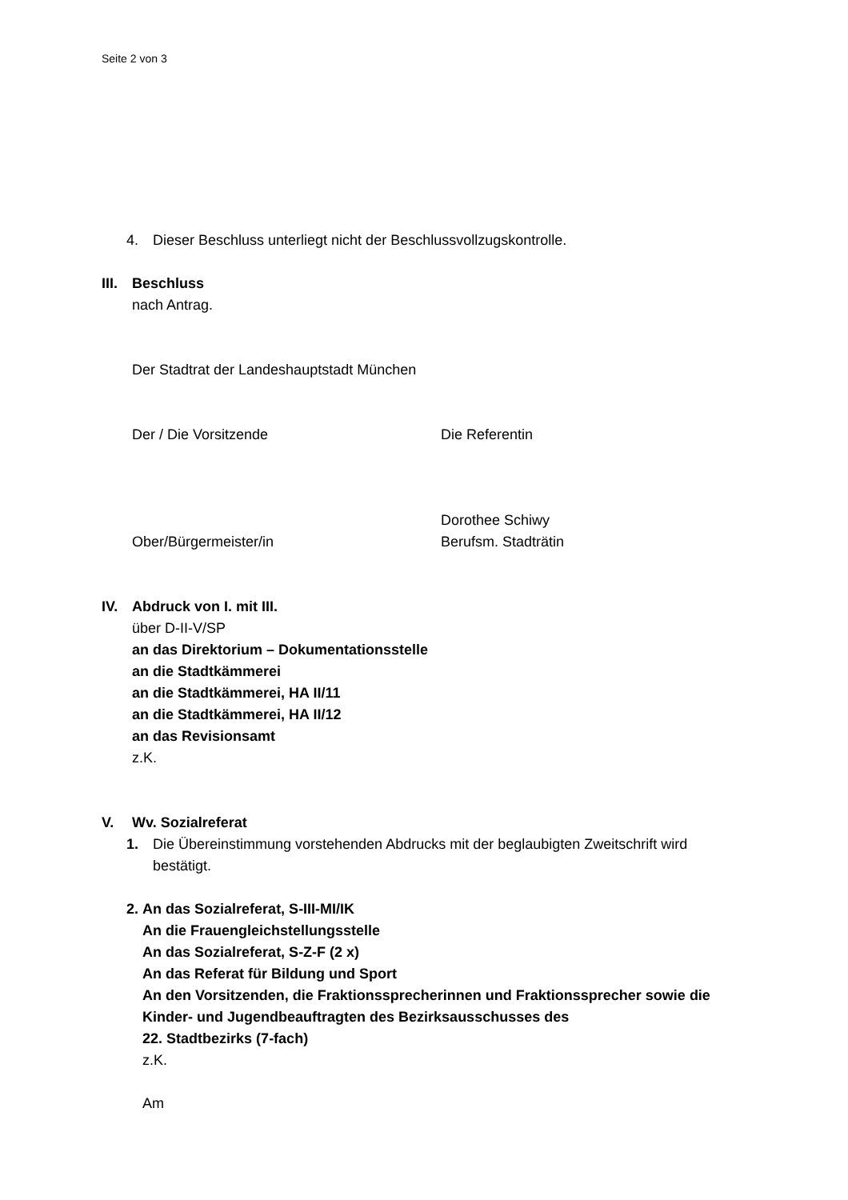Seite 2 von 3
4. Dieser Beschluss unterliegt nicht der Beschlussvollzugskontrolle.
III. Beschluss
nach Antrag.
Der Stadtrat der Landeshauptstadt München
Der / Die Vorsitzende Die Referentin
Ober/Bürgermeister/in Dorothee Schiwy
Berufsm. Stadträtin
IV. Abdruck von I. mit III.
über D-II-V/SP
an das Direktorium – Dokumentationsstelle
an die Stadtkämmerei
an die Stadtkämmerei, HA II/11
an die Stadtkämmerei, HA II/12
an das Revisionsamt
z.K.
V. Wv. Sozialreferat
1. Die Übereinstimmung vorstehenden Abdrucks mit der beglaubigten Zweitschrift wird bestätigt.
2. An das Sozialreferat, S-III-MI/IK
An die Frauengleichstellungsstelle
An das Sozialreferat, S-Z-F (2 x)
An das Referat für Bildung und Sport
An den Vorsitzenden, die Fraktionssprecherinnen und Fraktionssprecher sowie die Kinder- und Jugendbeauftragten des Bezirksausschusses des
22. Stadtbezirks (7-fach)
z.K.
Am